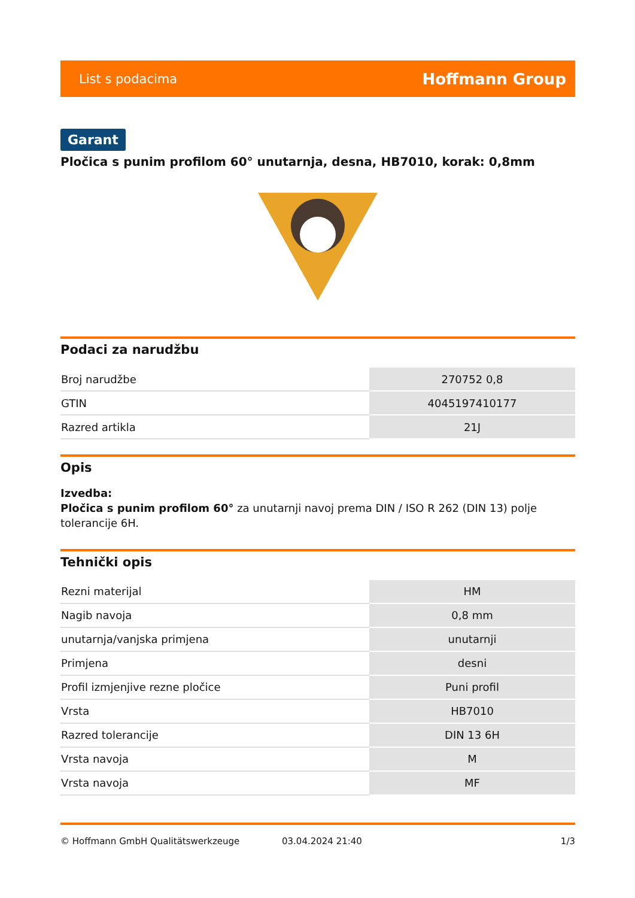List s podacima Hoffmann Group
Garant
Pločica s punim profilom 60° unutarnja, desna, HB7010, korak: 0,8mm
Podaci za narudžbu
| Broj narudžbe | 270752 0,8 |
| GTIN | 4045197410177 |
| Razred artikla | 21J |
Opis
Izvedba:
Pločica s punim profilom 60° za unutarnji navoj prema DIN / ISO R 262 (DIN 13) polje tolerancije 6H.
Tehnički opis
| Rezni materijal | HM |
| Nagib navoja | 0,8 mm |
| unutarnja/vanjska primjena | unutarnji |
| Primjena | desni |
| Profil izmjenjive rezne pločice | Puni profil |
| Vrsta | HB7010 |
| Razred tolerancije | DIN 13 6H |
| Vrsta navoja | M |
| Vrsta navoja | MF |
© Hoffmann GmbH Qualitätswerkzeuge 03.04.2024 21:40 1/3